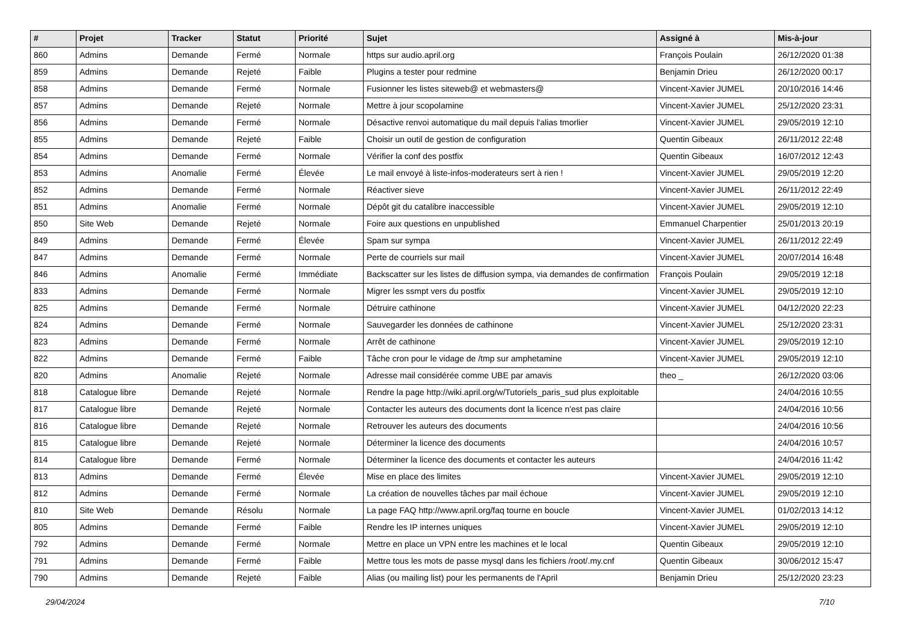| # | Projet | Tracker | Statut | Priorité | Sujet | Assigné à | Mis-à-jour |
| --- | --- | --- | --- | --- | --- | --- | --- |
| 860 | Admins | Demande | Fermé | Normale | https sur audio.april.org | François Poulain | 26/12/2020 01:38 |
| 859 | Admins | Demande | Rejeté | Faible | Plugins a tester pour redmine | Benjamin Drieu | 26/12/2020 00:17 |
| 858 | Admins | Demande | Fermé | Normale | Fusionner les listes siteweb@ et webmasters@ | Vincent-Xavier JUMEL | 20/10/2016 14:46 |
| 857 | Admins | Demande | Rejeté | Normale | Mettre à jour scopolamine | Vincent-Xavier JUMEL | 25/12/2020 23:31 |
| 856 | Admins | Demande | Fermé | Normale | Désactive renvoi automatique du mail depuis l'alias tmorlier | Vincent-Xavier JUMEL | 29/05/2019 12:10 |
| 855 | Admins | Demande | Rejeté | Faible | Choisir un outil de gestion de configuration | Quentin Gibeaux | 26/11/2012 22:48 |
| 854 | Admins | Demande | Fermé | Normale | Vérifier la conf des postfix | Quentin Gibeaux | 16/07/2012 12:43 |
| 853 | Admins | Anomalie | Fermé | Élevée | Le mail envoyé à liste-infos-moderateurs sert à rien ! | Vincent-Xavier JUMEL | 29/05/2019 12:20 |
| 852 | Admins | Demande | Fermé | Normale | Réactiver sieve | Vincent-Xavier JUMEL | 26/11/2012 22:49 |
| 851 | Admins | Anomalie | Fermé | Normale | Dépôt git du catalibre inaccessible | Vincent-Xavier JUMEL | 29/05/2019 12:10 |
| 850 | Site Web | Demande | Rejeté | Normale | Foire aux questions en unpublished | Emmanuel Charpentier | 25/01/2013 20:19 |
| 849 | Admins | Demande | Fermé | Élevée | Spam sur sympa | Vincent-Xavier JUMEL | 26/11/2012 22:49 |
| 847 | Admins | Demande | Fermé | Normale | Perte de courriels sur mail | Vincent-Xavier JUMEL | 20/07/2014 16:48 |
| 846 | Admins | Anomalie | Fermé | Immédiate | Backscatter sur les listes de diffusion sympa, via demandes de confirmation | François Poulain | 29/05/2019 12:18 |
| 833 | Admins | Demande | Fermé | Normale | Migrer les ssmpt vers du postfix | Vincent-Xavier JUMEL | 29/05/2019 12:10 |
| 825 | Admins | Demande | Fermé | Normale | Détruire cathinone | Vincent-Xavier JUMEL | 04/12/2020 22:23 |
| 824 | Admins | Demande | Fermé | Normale | Sauvegarder les données de cathinone | Vincent-Xavier JUMEL | 25/12/2020 23:31 |
| 823 | Admins | Demande | Fermé | Normale | Arrêt de cathinone | Vincent-Xavier JUMEL | 29/05/2019 12:10 |
| 822 | Admins | Demande | Fermé | Faible | Tâche cron pour le vidage de /tmp sur amphetamine | Vincent-Xavier JUMEL | 29/05/2019 12:10 |
| 820 | Admins | Anomalie | Rejeté | Normale | Adresse mail considérée comme UBE par amavis | theo _ | 26/12/2020 03:06 |
| 818 | Catalogue libre | Demande | Rejeté | Normale | Rendre la page http://wiki.april.org/w/Tutoriels_paris_sud plus exploitable | | 24/04/2016 10:55 |
| 817 | Catalogue libre | Demande | Rejeté | Normale | Contacter les auteurs des documents dont la licence n'est pas claire | | 24/04/2016 10:56 |
| 816 | Catalogue libre | Demande | Rejeté | Normale | Retrouver les auteurs des documents | | 24/04/2016 10:56 |
| 815 | Catalogue libre | Demande | Rejeté | Normale | Déterminer la licence des documents | | 24/04/2016 10:57 |
| 814 | Catalogue libre | Demande | Fermé | Normale | Déterminer la licence des documents et contacter les auteurs | | 24/04/2016 11:42 |
| 813 | Admins | Demande | Fermé | Élevée | Mise en place des limites | Vincent-Xavier JUMEL | 29/05/2019 12:10 |
| 812 | Admins | Demande | Fermé | Normale | La création de nouvelles tâches par mail échoue | Vincent-Xavier JUMEL | 29/05/2019 12:10 |
| 810 | Site Web | Demande | Résolu | Normale | La page FAQ http://www.april.org/faq tourne en boucle | Vincent-Xavier JUMEL | 01/02/2013 14:12 |
| 805 | Admins | Demande | Fermé | Faible | Rendre les IP internes uniques | Vincent-Xavier JUMEL | 29/05/2019 12:10 |
| 792 | Admins | Demande | Fermé | Normale | Mettre en place un VPN entre les machines et le local | Quentin Gibeaux | 29/05/2019 12:10 |
| 791 | Admins | Demande | Fermé | Faible | Mettre tous les mots de passe mysql dans les fichiers /root/.my.cnf | Quentin Gibeaux | 30/06/2012 15:47 |
| 790 | Admins | Demande | Rejeté | Faible | Alias (ou mailing list) pour les permanents de l'April | Benjamin Drieu | 25/12/2020 23:23 |
29/04/2024 7/10